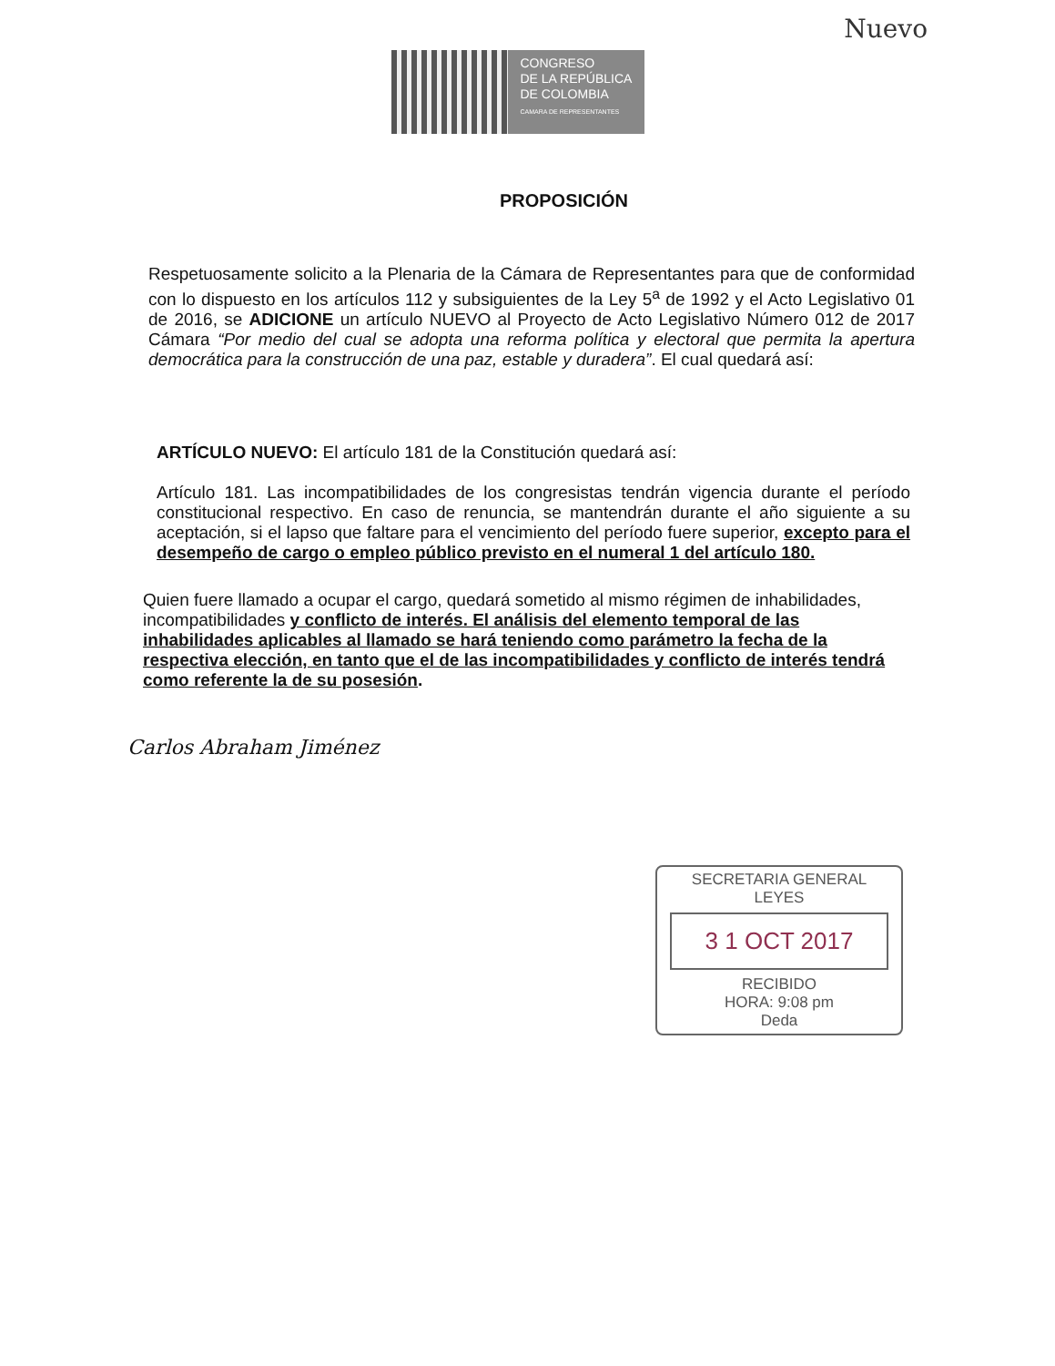Nuevo
CONGRESO
DE LA REPÚBLICA
DE COLOMBIA
CAMARA DE REPRESENTANTES
PROPOSICIÓN
Respetuosamente solicito a la Plenaria de la Cámara de Representantes para que de conformidad con lo dispuesto en los artículos 112 y subsiguientes de la Ley 5<sup>a</sup> de 1992 y el Acto Legislativo 01 de 2016, se ADICIONE un artículo NUEVO al Proyecto de Acto Legislativo Número 012 de 2017 Cámara “Por medio del cual se adopta una reforma política y electoral que permita la apertura democrática para la construcción de una paz, estable y duradera”. El cual quedará así:
ARTÍCULO NUEVO: El artículo 181 de la Constitución quedará así:
Artículo 181. Las incompatibilidades de los congresistas tendrán vigencia durante el período constitucional respectivo. En caso de renuncia, se mantendrán durante el año siguiente a su aceptación, si el lapso que faltare para el vencimiento del período fuere superior, excepto para el desempeño de cargo o empleo público previsto en el numeral 1 del artículo 180.
Quien fuere llamado a ocupar el cargo, quedará sometido al mismo régimen de inhabilidades, incompatibilidades y conflicto de interés. El análisis del elemento temporal de las inhabilidades aplicables al llamado se hará teniendo como parámetro la fecha de la respectiva elección, en tanto que el de las incompatibilidades y conflicto de interés tendrá como referente la de su posesión.
Carlos Abraham Jiménez
SECRETARIA GENERAL
LEYES
3 1 OCT 2017
RECIBIDO
HORA: 9:08 pm
Deda